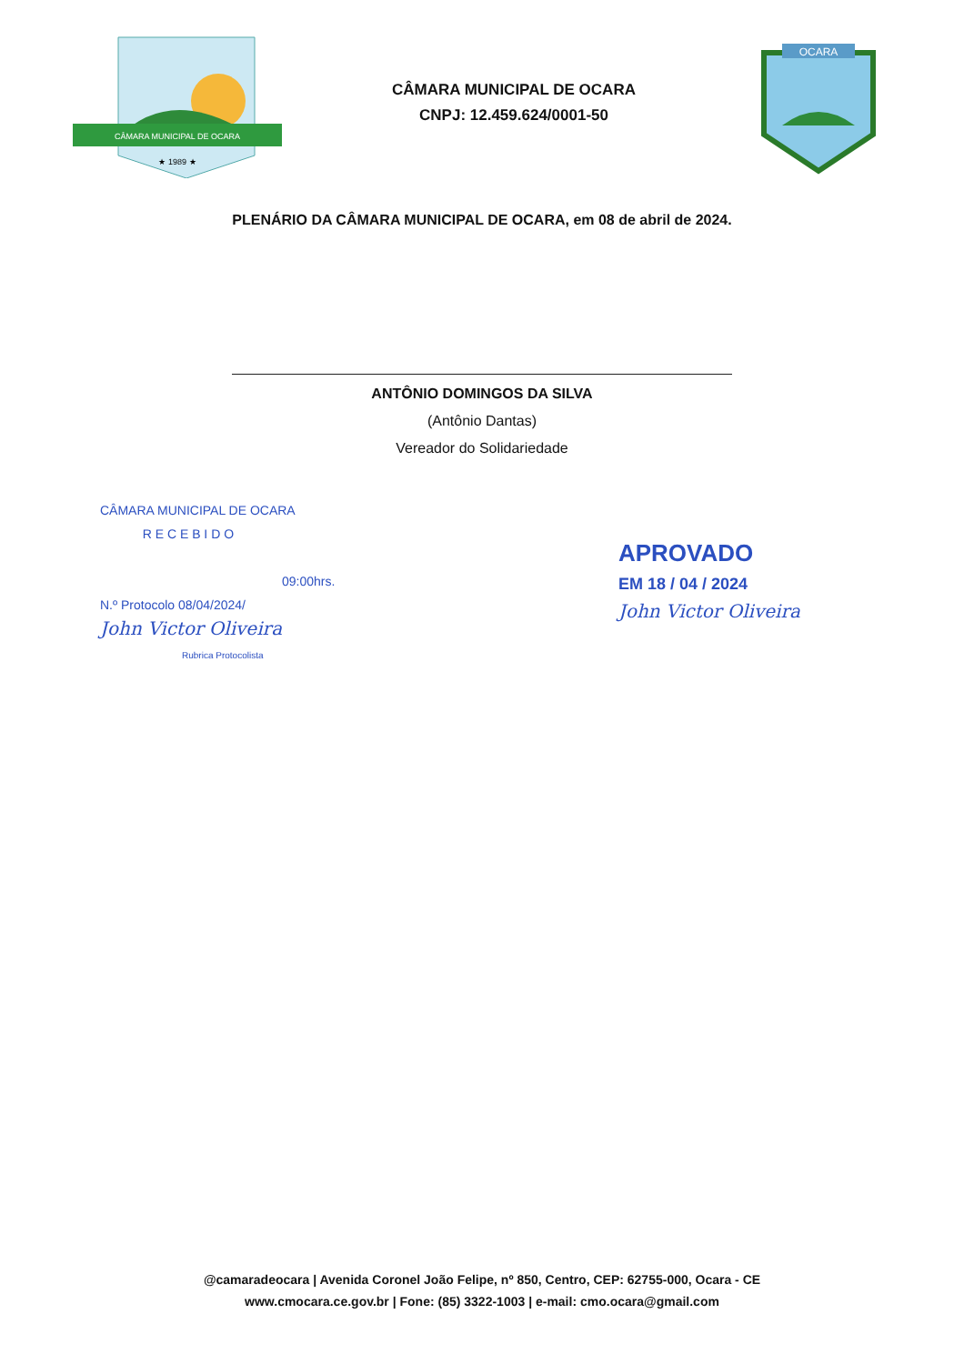CÂMARA MUNICIPAL DE OCARA
★ 1989 ★
CÂMARA MUNICIPAL DE OCARA
CNPJ: 12.459.624/0001-50
OCARA
PLENÁRIO DA CÂMARA MUNICIPAL DE OCARA, em 08 de abril de 2024.
ANTÔNIO DOMINGOS DA SILVA
(Antônio Dantas)
Vereador do Solidariedade
CÂMARA MUNICIPAL DE OCARA
R E C E B I D O
09:00hrs.
N.º Protocolo 08/04/2024/
John Victor Oliveira
Rubrica Protocolista
APROVADO
EM 18 / 04 / 2024
John Victor Oliveira
@camaradeocara | Avenida Coronel João Felipe, nº 850, Centro, CEP: 62755-000, Ocara - CE
www.cmocara.ce.gov.br | Fone: (85) 3322-1003 | e-mail: cmo.ocara@gmail.com